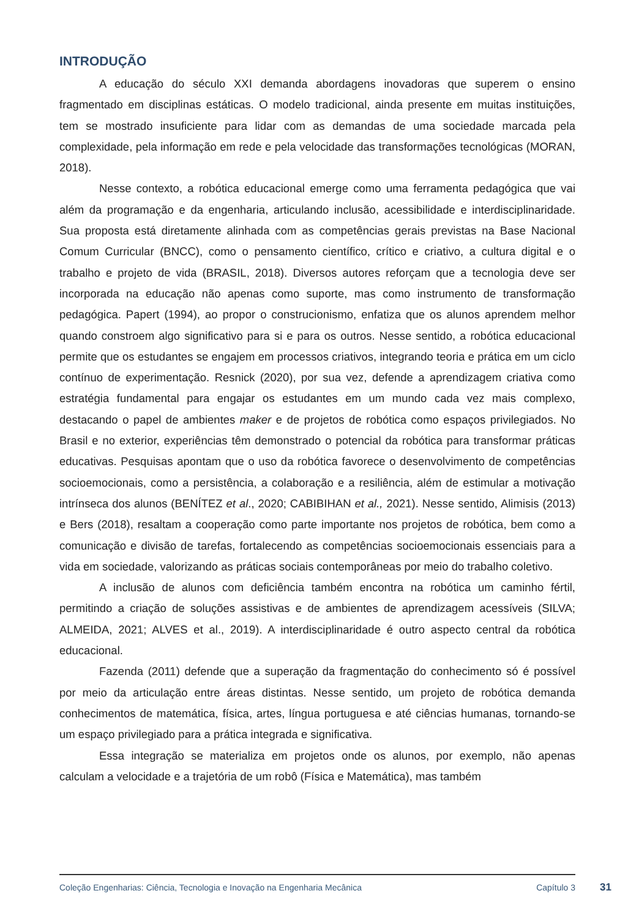INTRODUÇÃO
A educação do século XXI demanda abordagens inovadoras que superem o ensino fragmentado em disciplinas estáticas. O modelo tradicional, ainda presente em muitas instituições, tem se mostrado insuficiente para lidar com as demandas de uma sociedade marcada pela complexidade, pela informação em rede e pela velocidade das transformações tecnológicas (MORAN, 2018).
Nesse contexto, a robótica educacional emerge como uma ferramenta pedagógica que vai além da programação e da engenharia, articulando inclusão, acessibilidade e interdisciplinaridade. Sua proposta está diretamente alinhada com as competências gerais previstas na Base Nacional Comum Curricular (BNCC), como o pensamento científico, crítico e criativo, a cultura digital e o trabalho e projeto de vida (BRASIL, 2018). Diversos autores reforçam que a tecnologia deve ser incorporada na educação não apenas como suporte, mas como instrumento de transformação pedagógica. Papert (1994), ao propor o construcionismo, enfatiza que os alunos aprendem melhor quando constroem algo significativo para si e para os outros. Nesse sentido, a robótica educacional permite que os estudantes se engajem em processos criativos, integrando teoria e prática em um ciclo contínuo de experimentação. Resnick (2020), por sua vez, defende a aprendizagem criativa como estratégia fundamental para engajar os estudantes em um mundo cada vez mais complexo, destacando o papel de ambientes maker e de projetos de robótica como espaços privilegiados. No Brasil e no exterior, experiências têm demonstrado o potencial da robótica para transformar práticas educativas. Pesquisas apontam que o uso da robótica favorece o desenvolvimento de competências socioemocionais, como a persistência, a colaboração e a resiliência, além de estimular a motivação intrínseca dos alunos (BENÍTEZ et al., 2020; CABIBIHAN et al., 2021). Nesse sentido, Alimisis (2013) e Bers (2018), resaltam a cooperação como parte importante nos projetos de robótica, bem como a comunicação e divisão de tarefas, fortalecendo as competências socioemocionais essenciais para a vida em sociedade, valorizando as práticas sociais contemporâneas por meio do trabalho coletivo.
A inclusão de alunos com deficiência também encontra na robótica um caminho fértil, permitindo a criação de soluções assistivas e de ambientes de aprendizagem acessíveis (SILVA; ALMEIDA, 2021; ALVES et al., 2019). A interdisciplinaridade é outro aspecto central da robótica educacional.
Fazenda (2011) defende que a superação da fragmentação do conhecimento só é possível por meio da articulação entre áreas distintas. Nesse sentido, um projeto de robótica demanda conhecimentos de matemática, física, artes, língua portuguesa e até ciências humanas, tornando-se um espaço privilegiado para a prática integrada e significativa.
Essa integração se materializa em projetos onde os alunos, por exemplo, não apenas calculam a velocidade e a trajetória de um robô (Física e Matemática), mas também
Coleção Engenharias: Ciência, Tecnologia e Inovação na Engenharia Mecânica Capítulo 3
31